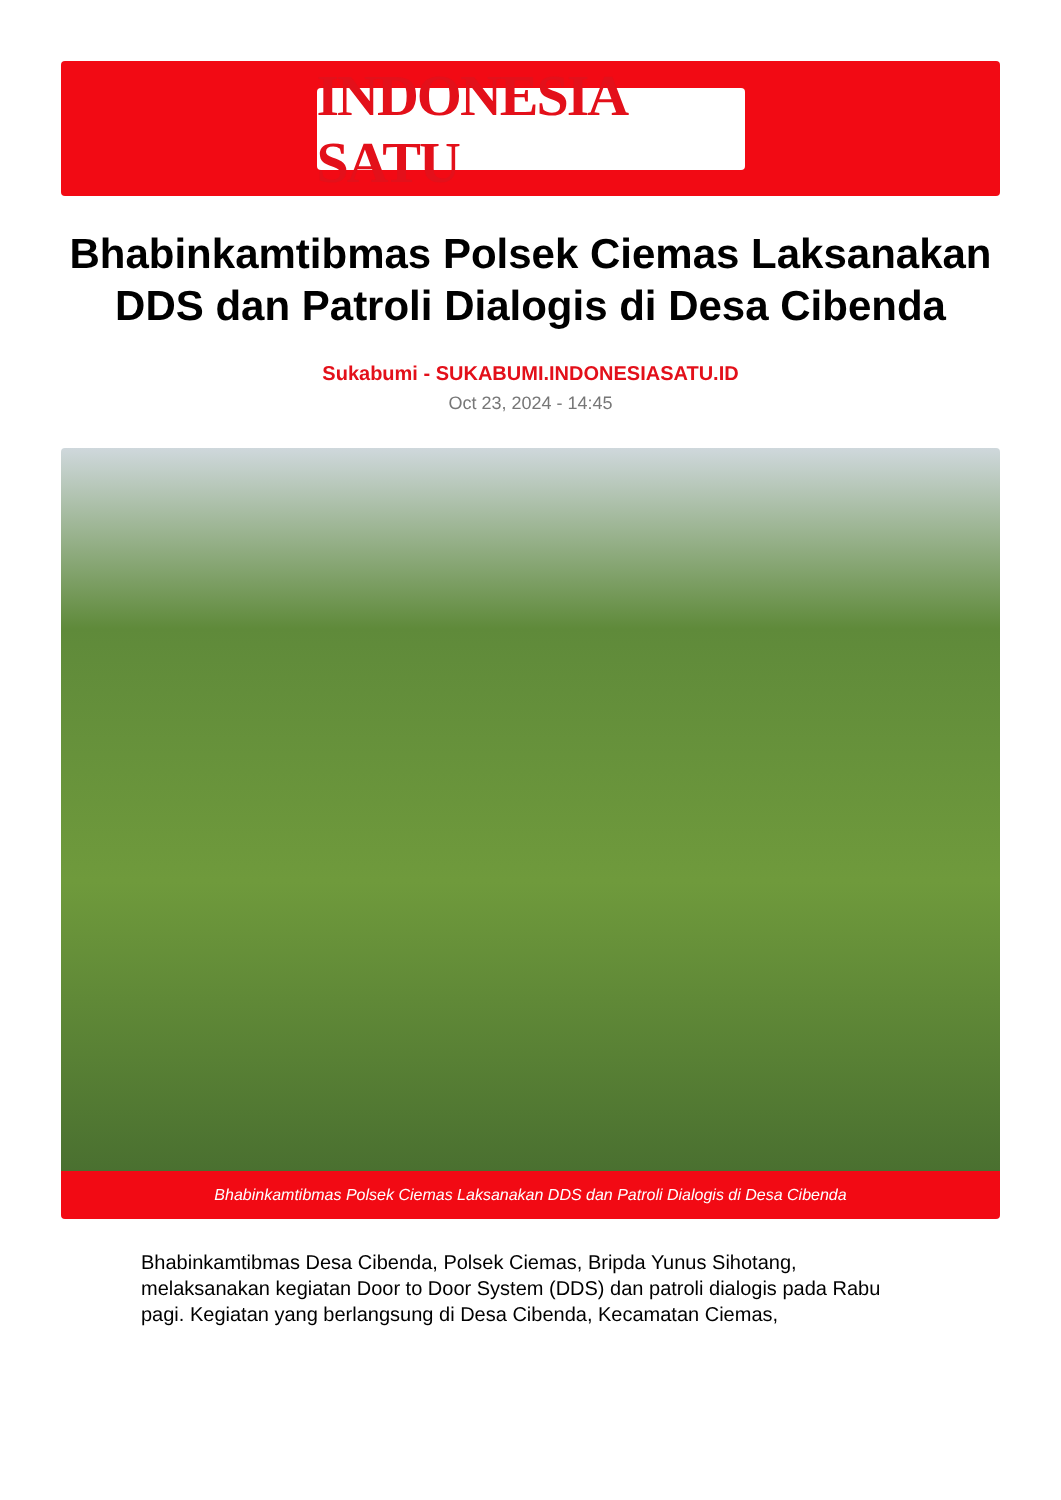INDONESIA SATU
Bhabinkamtibmas Polsek Ciemas Laksanakan DDS dan Patroli Dialogis di Desa Cibenda
Sukabumi - SUKABUMI.INDONESIASATU.ID
Oct 23, 2024 - 14:45
Bhabinkamtibmas Polsek Ciemas Laksanakan DDS dan Patroli Dialogis di Desa Cibenda
Bhabinkamtibmas Desa Cibenda, Polsek Ciemas, Bripda Yunus Sihotang, melaksanakan kegiatan Door to Door System (DDS) dan patroli dialogis pada Rabu pagi. Kegiatan yang berlangsung di Desa Cibenda, Kecamatan Ciemas,